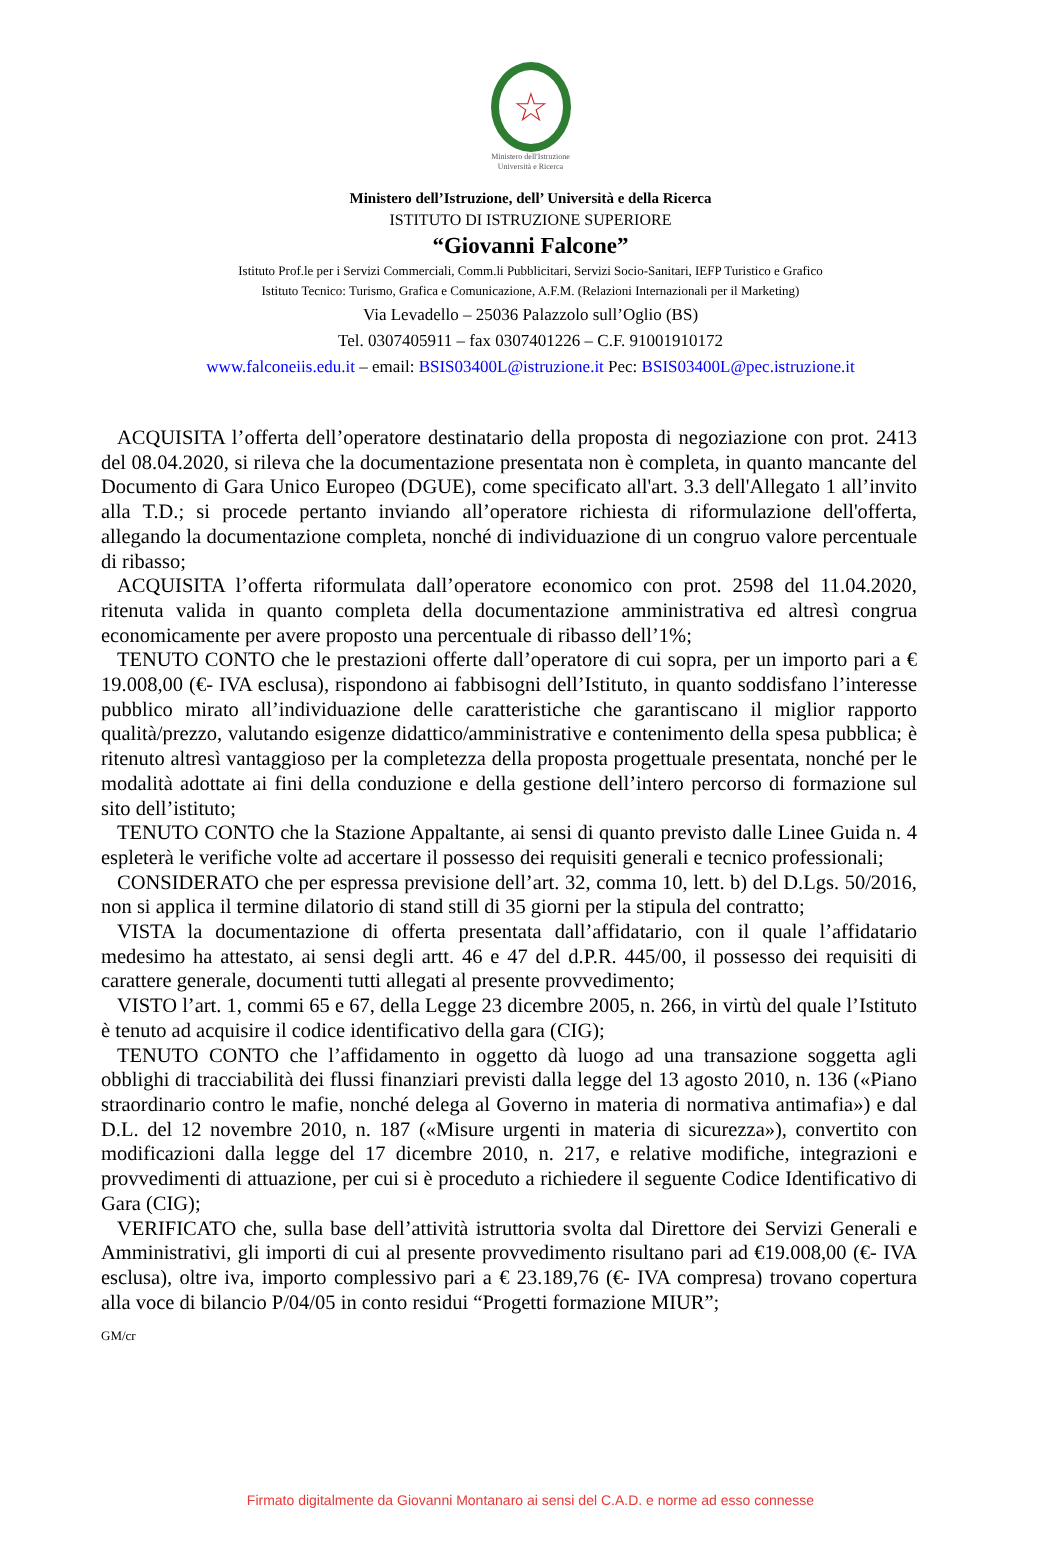☆
Ministero dell'Istruzione
Università e Ricerca
Ministero dell’Istruzione, dell’ Università e della Ricerca
ISTITUTO DI ISTRUZIONE SUPERIORE
“Giovanni Falcone”
Istituto Prof.le per i Servizi Commerciali, Comm.li Pubblicitari, Servizi Socio-Sanitari, IEFP Turistico e Grafico
Istituto Tecnico: Turismo, Grafica e Comunicazione, A.F.M. (Relazioni Internazionali per il Marketing)
Via Levadello – 25036 Palazzolo sull’Oglio (BS)
Tel. 0307405911 – fax 0307401226 – C.F. 91001910172
www.falconeiis.edu.it – email: BSIS03400L@istruzione.it Pec: BSIS03400L@pec.istruzione.it
ACQUISITA l’offerta dell’operatore destinatario della proposta di negoziazione con prot. 2413 del 08.04.2020, si rileva che la documentazione presentata non è completa, in quanto mancante del Documento di Gara Unico Europeo (DGUE), come specificato all'art. 3.3 dell'Allegato 1 all’invito alla T.D.; si procede pertanto inviando all’operatore richiesta di riformulazione dell'offerta, allegando la documentazione completa, nonché di individuazione di un congruo valore percentuale di ribasso;
ACQUISITA l’offerta riformulata dall’operatore economico con prot. 2598 del 11.04.2020, ritenuta valida in quanto completa della documentazione amministrativa ed altresì congrua economicamente per avere proposto una percentuale di ribasso dell’1%;
TENUTO CONTO che le prestazioni offerte dall’operatore di cui sopra, per un importo pari a € 19.008,00 (€- IVA esclusa), rispondono ai fabbisogni dell’Istituto, in quanto soddisfano l’interesse pubblico mirato all’individuazione delle caratteristiche che garantiscano il miglior rapporto qualità/prezzo, valutando esigenze didattico/amministrative e contenimento della spesa pubblica; è ritenuto altresì vantaggioso per la completezza della proposta progettuale presentata, nonché per le modalità adottate ai fini della conduzione e della gestione dell’intero percorso di formazione sul sito dell’istituto;
TENUTO CONTO che la Stazione Appaltante, ai sensi di quanto previsto dalle Linee Guida n. 4 espleterà le verifiche volte ad accertare il possesso dei requisiti generali e tecnico professionali;
CONSIDERATO che per espressa previsione dell’art. 32, comma 10, lett. b) del D.Lgs. 50/2016, non si applica il termine dilatorio di stand still di 35 giorni per la stipula del contratto;
VISTA la documentazione di offerta presentata dall’affidatario, con il quale l’affidatario medesimo ha attestato, ai sensi degli artt. 46 e 47 del d.P.R. 445/00, il possesso dei requisiti di carattere generale, documenti tutti allegati al presente provvedimento;
VISTO l’art. 1, commi 65 e 67, della Legge 23 dicembre 2005, n. 266, in virtù del quale l’Istituto è tenuto ad acquisire il codice identificativo della gara (CIG);
TENUTO CONTO che l’affidamento in oggetto dà luogo ad una transazione soggetta agli obblighi di tracciabilità dei flussi finanziari previsti dalla legge del 13 agosto 2010, n. 136 («Piano straordinario contro le mafie, nonché delega al Governo in materia di normativa antimafia») e dal D.L. del 12 novembre 2010, n. 187 («Misure urgenti in materia di sicurezza»), convertito con modificazioni dalla legge del 17 dicembre 2010, n. 217, e relative modifiche, integrazioni e provvedimenti di attuazione, per cui si è proceduto a richiedere il seguente Codice Identificativo di Gara (CIG);
VERIFICATO che, sulla base dell’attività istruttoria svolta dal Direttore dei Servizi Generali e Amministrativi, gli importi di cui al presente provvedimento risultano pari ad €19.008,00 (€- IVA esclusa), oltre iva, importo complessivo pari a € 23.189,76 (€- IVA compresa) trovano copertura alla voce di bilancio P/04/05 in conto residui “Progetti formazione MIUR”;
GM/cr
Firmato digitalmente da Giovanni Montanaro ai sensi del C.A.D. e norme ad esso connesse